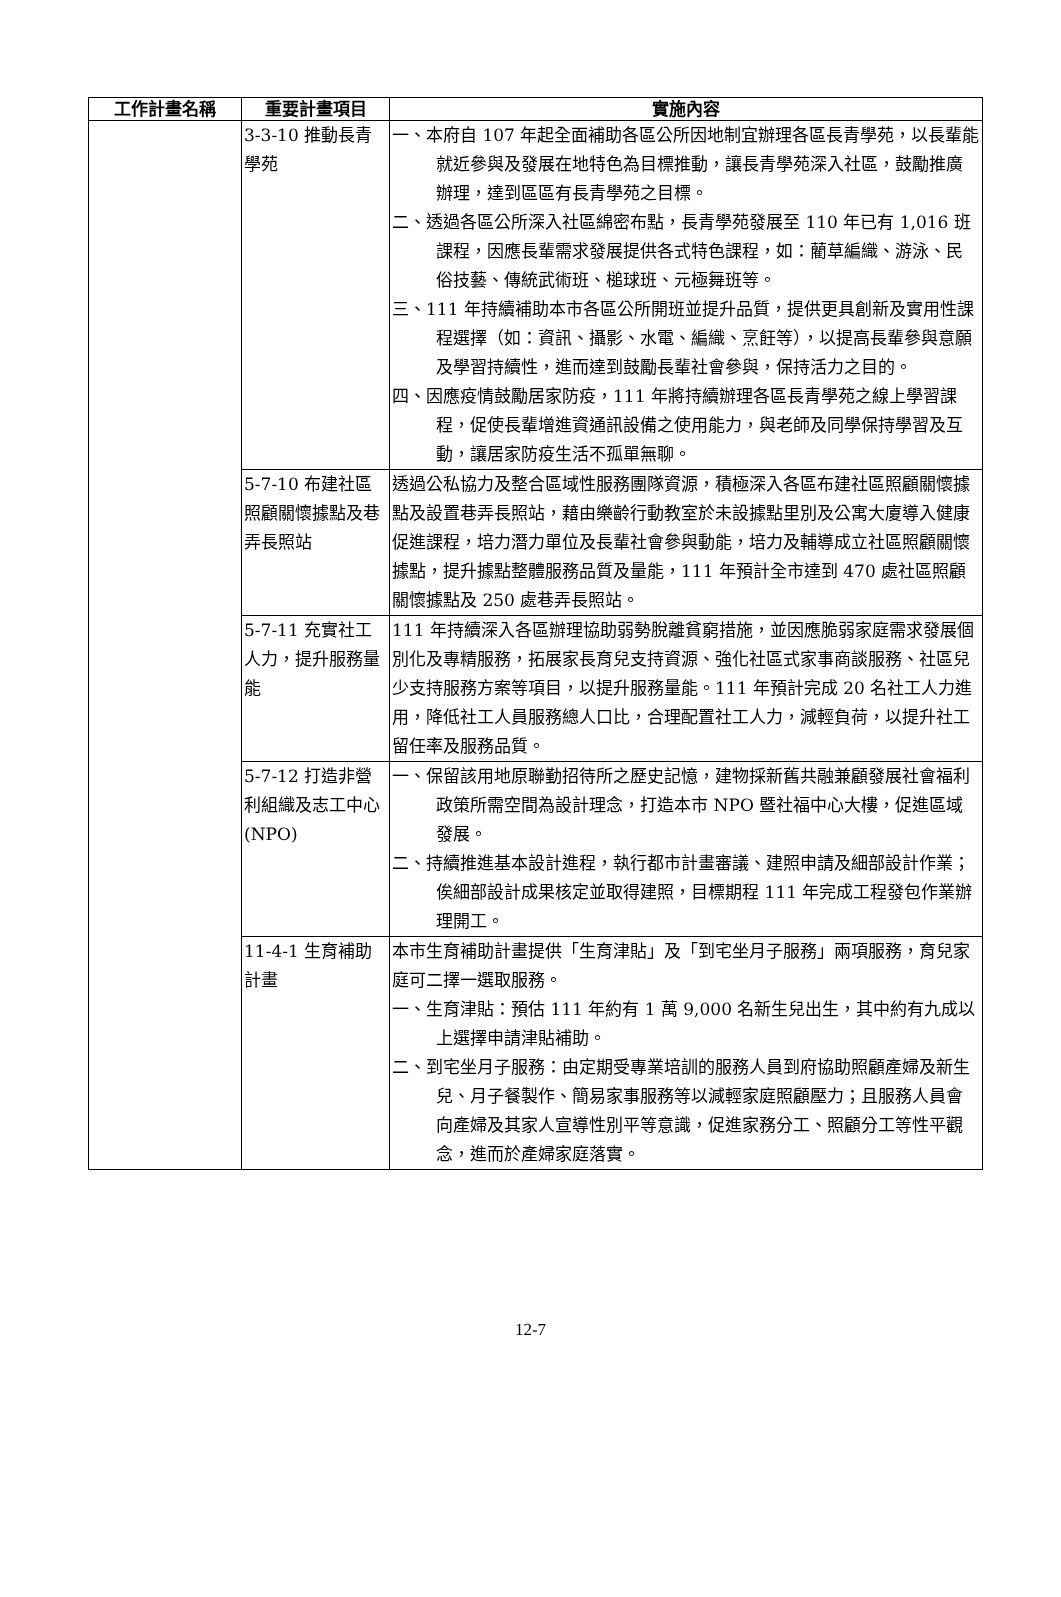| 工作計畫名稱 | 重要計畫項目 | 實施內容 |
| --- | --- | --- |
| | 3-3-10 推動長青學苑 | 一、本府自 107 年起全面補助各區公所因地制宜辦理各區長青學苑，以長輩能就近參與及發展在地特色為目標推動，讓長青學苑深入社區，鼓勵推廣辦理，達到區區有長青學苑之目標。 二、透過各區公所深入社區綿密布點，長青學苑發展至 110 年已有 1,016 班課程，因應長輩需求發展提供各式特色課程，如：藺草編織、游泳、民俗技藝、傳統武術班、槌球班、元極舞班等。 三、111 年持續補助本市各區公所開班並提升品質，提供更具創新及實用性課程選擇（如：資訊、攝影、水電、編織、烹飪等），以提高長輩參與意願及學習持續性，進而達到鼓勵長輩社會參與，保持活力之目的。 四、因應疫情鼓勵居家防疫，111 年將持續辦理各區長青學苑之線上學習課程，促使長輩增進資通訊設備之使用能力，與老師及同學保持學習及互動，讓居家防疫生活不孤單無聊。 |
| | 5-7-10 布建社區照顧關懷據點及巷弄長照站 | 透過公私協力及整合區域性服務團隊資源，積極深入各區布建社區照顧關懷據點及設置巷弄長照站，藉由樂齡行動教室於未設據點里別及公寓大廈導入健康促進課程，培力潛力單位及長輩社會參與動能，培力及輔導成立社區照顧關懷據點，提升據點整體服務品質及量能，111 年預計全市達到 470 處社區照顧關懷據點及 250 處巷弄長照站。 |
| | 5-7-11 充實社工人力，提升服務量能 | 111 年持續深入各區辦理協助弱勢脫離貧窮措施，並因應脆弱家庭需求發展個別化及專精服務，拓展家長育兒支持資源、強化社區式家事商談服務、社區兒少支持服務方案等項目，以提升服務量能。111 年預計完成 20 名社工人力進用，降低社工人員服務總人口比，合理配置社工人力，減輕負荷，以提升社工留任率及服務品質。 |
| | 5-7-12 打造非營利組織及志工中心(NPO) | 一、保留該用地原聯勤招待所之歷史記憶，建物採新舊共融兼顧發展社會福利政策所需空間為設計理念，打造本市 NPO 暨社福中心大樓，促進區域發展。 二、持續推進基本設計進程，執行都市計畫審議、建照申請及細部設計作業；俟細部設計成果核定並取得建照，目標期程 111 年完成工程發包作業辦理開工。 |
| | 11-4-1 生育補助計畫 | 本市生育補助計畫提供「生育津貼」及「到宅坐月子服務」兩項服務，育兒家庭可二擇一選取服務。 一、生育津貼：預估 111 年約有 1 萬 9,000 名新生兒出生，其中約有九成以上選擇申請津貼補助。 二、到宅坐月子服務：由定期受專業培訓的服務人員到府協助照顧產婦及新生兒、月子餐製作、簡易家事服務等以減輕家庭照顧壓力；且服務人員會向產婦及其家人宣導性別平等意識，促進家務分工、照顧分工等性平觀念，進而於產婦家庭落實。 |
12-7